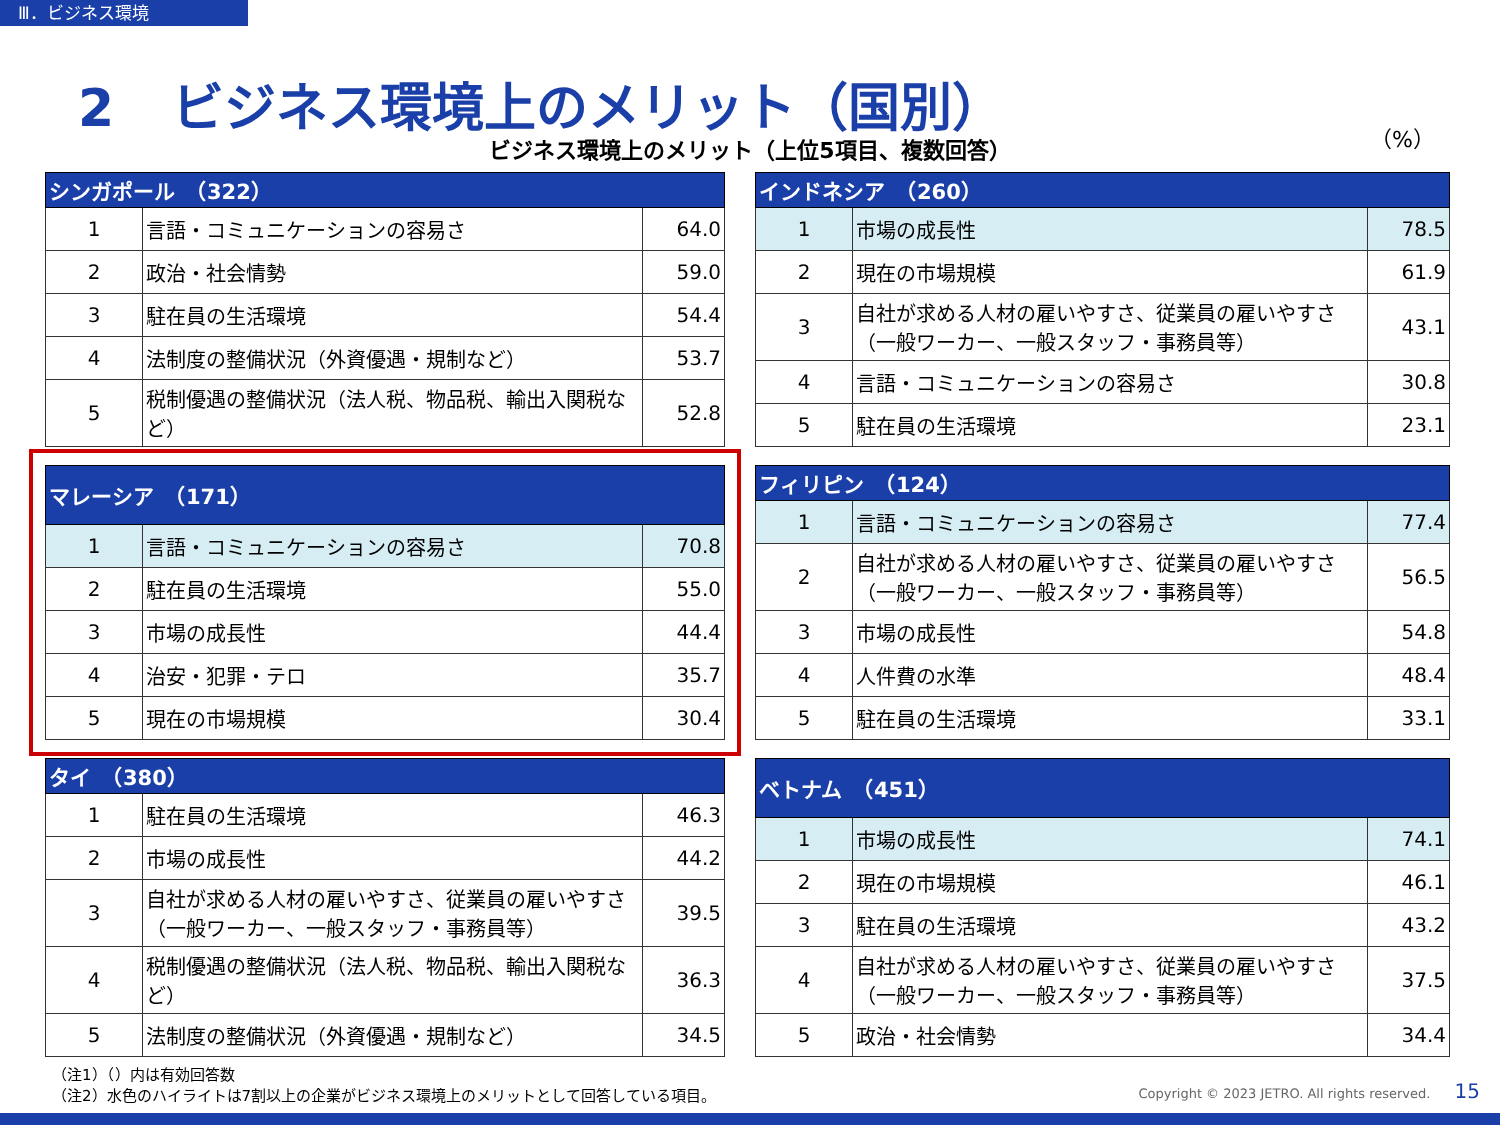Ⅲ．ビジネス環境
2 ビジネス環境上のメリット（国別）
ビジネス環境上のメリット（上位5項目、複数回答）
（%）
| シンガポール （322） | | |
| --- | --- | --- |
| 1 | 言語・コミュニケーションの容易さ | 64.0 |
| 2 | 政治・社会情勢 | 59.0 |
| 3 | 駐在員の生活環境 | 54.4 |
| 4 | 法制度の整備状況（外資優遇・規制など） | 53.7 |
| 5 | 税制優遇の整備状況（法人税、物品税、輸出入関税など） | 52.8 |
| インドネシア （260） | | |
| --- | --- | --- |
| 1 | 市場の成長性 | 78.5 |
| 2 | 現在の市場規模 | 61.9 |
| 3 | 自社が求める人材の雇いやすさ、従業員の雇いやすさ（一般ワーカー、一般スタッフ・事務員等） | 43.1 |
| 4 | 言語・コミュニケーションの容易さ | 30.8 |
| 5 | 駐在員の生活環境 | 23.1 |
| マレーシア （171） | | |
| --- | --- | --- |
| 1 | 言語・コミュニケーションの容易さ | 70.8 |
| 2 | 駐在員の生活環境 | 55.0 |
| 3 | 市場の成長性 | 44.4 |
| 4 | 治安・犯罪・テロ | 35.7 |
| 5 | 現在の市場規模 | 30.4 |
| フィリピン （124） | | |
| --- | --- | --- |
| 1 | 言語・コミュニケーションの容易さ | 77.4 |
| 2 | 自社が求める人材の雇いやすさ、従業員の雇いやすさ（一般ワーカー、一般スタッフ・事務員等） | 56.5 |
| 3 | 市場の成長性 | 54.8 |
| 4 | 人件費の水準 | 48.4 |
| 5 | 駐在員の生活環境 | 33.1 |
| タイ （380） | | |
| --- | --- | --- |
| 1 | 駐在員の生活環境 | 46.3 |
| 2 | 市場の成長性 | 44.2 |
| 3 | 自社が求める人材の雇いやすさ、従業員の雇いやすさ（一般ワーカー、一般スタッフ・事務員等） | 39.5 |
| 4 | 税制優遇の整備状況（法人税、物品税、輸出入関税など） | 36.3 |
| 5 | 法制度の整備状況（外資優遇・規制など） | 34.5 |
| ベトナム （451） | | |
| --- | --- | --- |
| 1 | 市場の成長性 | 74.1 |
| 2 | 現在の市場規模 | 46.1 |
| 3 | 駐在員の生活環境 | 43.2 |
| 4 | 自社が求める人材の雇いやすさ、従業員の雇いやすさ（一般ワーカー、一般スタッフ・事務員等） | 37.5 |
| 5 | 政治・社会情勢 | 34.4 |
（注1）（）内は有効回答数
（注2）水色のハイライトは7割以上の企業がビジネス環境上のメリットとして回答している項目。
Copyright © 2023 JETRO. All rights reserved. 15